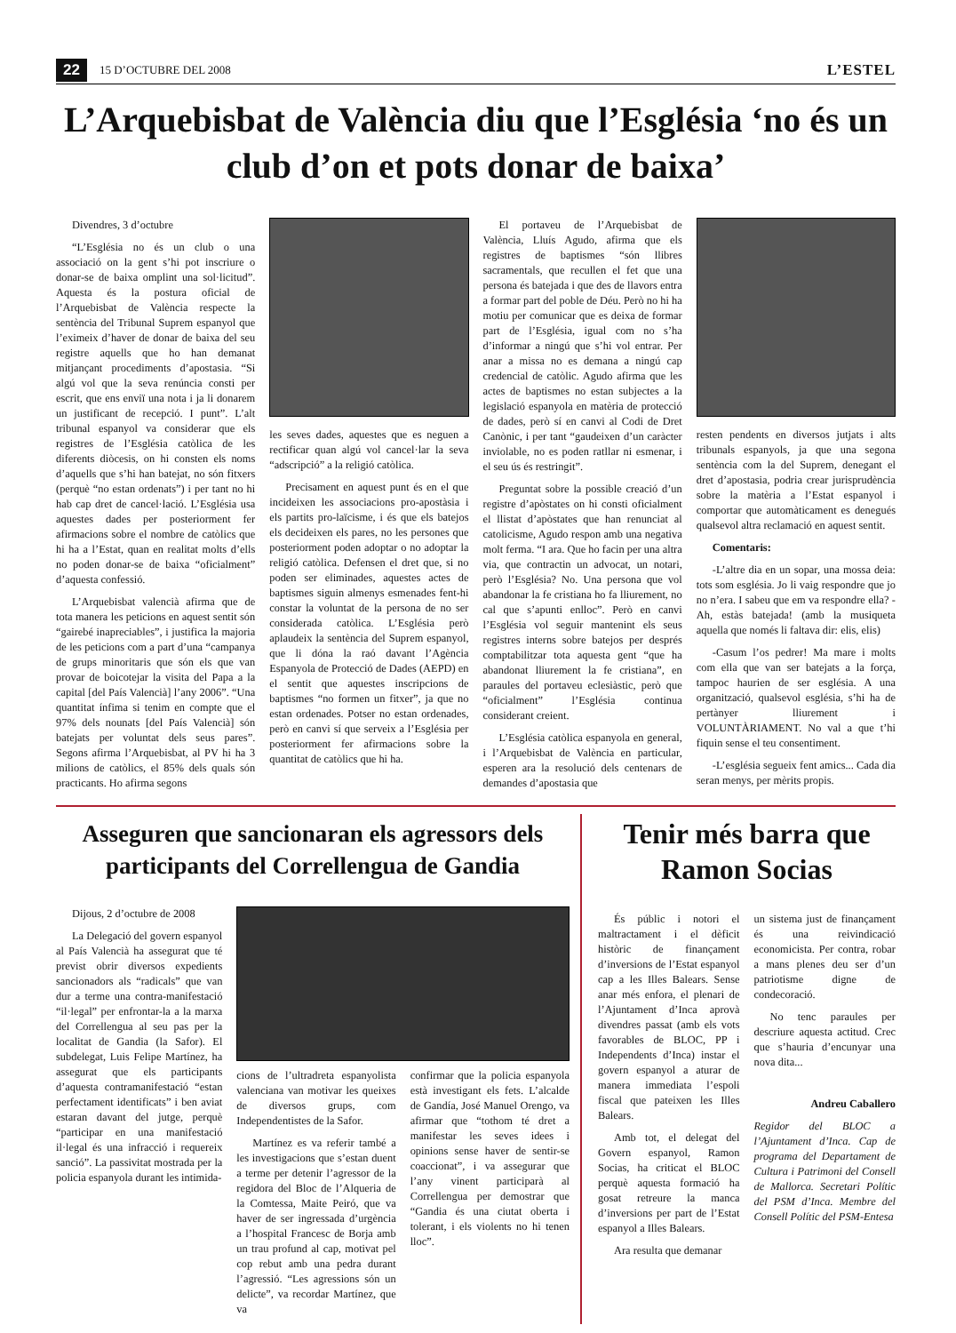22 15 D’OCTUBRE DEL 2008 L’ESTEL
L’Arquebisbat de València diu que l’Església ‘no és un club d’on et pots donar de baixa’
Divendres, 3 d’octubre
“L’Església no és un club o una associació on la gent s’hi pot inscriure o donar-se de baixa omplint una sol·licitud”. Aquesta és la postura oficial de l’Arquebisbat de València respecte la sentència del Tribunal Suprem espanyol que l’eximeix d’haver de donar de baixa del seu registre aquells que ho han demanat mitjançant procediments d’apostasia. “Si algú vol que la seva renúncia consti per escrit, que ens enviï una nota i ja li donarem un justificant de recepció. I punt”. L’alt tribunal espanyol va considerar que els registres de l’Església catòlica de les diferents diòcesis, on hi consten els noms d’aquells que s’hi han batejat, no són fitxers (perquè “no estan ordenats”) i per tant no hi hab cap dret de cancel·lació. L’Església usa aquestes dades per posteriorment fer afirmacions sobre el nombre de catòlics que hi ha a l’Estat, quan en realitat molts d’ells no poden donar-se de baixa “oficialment” d’aquesta confessió.
L’Arquebisbat valencià afirma que de tota manera les peticions en aquest sentit són “gairebé inapreciables”, i justifica la majoria de les peticions com a part d’una “campanya de grups minoritaris que són els que van provar de boicotejar la visita del Papa a la capital [del País Valencià] l’any 2006”. “Una quantitat ínfima si tenim en compte que el 97% dels nounats [del País Valencià] són batejats per voluntat dels seus pares”. Segons afirma l’Arquebisbat, al PV hi ha 3 milions de catòlics, el 85% dels quals són practicants. Ho afirma segons
les seves dades, aquestes que es neguen a rectificar quan algú vol cancel·lar la seva “adscripció” a la religió catòlica.
Precisament en aquest punt és en el que incideixen les associacions pro-apostàsia i els partits pro-laïcisme, i és que els batejos els decideixen els pares, no les persones que posteriorment poden adoptar o no adoptar la religió catòlica. Defensen el dret que, si no poden ser eliminades, aquestes actes de baptismes siguin almenys esmenades fent-hi constar la voluntat de la persona de no ser considerada catòlica. L’Església però aplaudeix la sentència del Suprem espanyol, que li dóna la raó davant l’Agència Espanyola de Protecció de Dades (AEPD) en el sentit que aquestes inscripcions de baptismes “no formen un fitxer”, ja que no estan ordenades. Potser no estan ordenades, però en canvi sí que serveix a l’Església per posteriorment fer afirmacions sobre la quantitat de catòlics que hi ha.
El portaveu de l’Arquebisbat de València, Lluís Agudo, afirma que els registres de baptismes “són llibres sacramentals, que recullen el fet que una persona és batejada i que des de llavors entra a formar part del poble de Déu. Però no hi ha motiu per comunicar que es deixa de formar part de l’Església, igual com no s’ha d’informar a ningú que s’hi vol entrar. Per anar a missa no es demana a ningú cap credencial de catòlic. Agudo afirma que les actes de baptismes no estan subjectes a la legislació espanyola en matèria de protecció de dades, però sí en canvi al Codi de Dret Canònic, i per tant “gaudeixen d’un caràcter inviolable, no es poden ratllar ni esmenar, i el seu ús és restringit”.
Preguntat sobre la possible creació d’un registre d’apòstates on hi consti oficialment el llistat d’apòstates que han renunciat al catolicisme, Agudo respon amb una negativa molt ferma. “I ara. Que ho facin per una altra via, que contractin un advocat, un notari, però l’Església? No. Una persona que vol abandonar la fe cristiana ho fa lliurement, no cal que s’apunti enlloc”. Però en canvi l’Església vol seguir mantenint els seus registres interns sobre batejos per després comptabilitzar tota aquesta gent “que ha abandonat lliurement la fe cristiana”, en paraules del portaveu eclesiàstic, però que “oficialment” l’Església continua considerant creient.
L’Església catòlica espanyola en general, i l’Arquebisbat de València en particular, esperen ara la resolució dels centenars de demandes d’apostasia que
resten pendents en diversos jutjats i alts tribunals espanyols, ja que una segona sentència com la del Suprem, denegant el dret d’apostasia, podria crear jurisprudència sobre la matèria a l’Estat espanyol i comportar que automàticament es denegués qualsevol altra reclamació en aquest sentit.
Comentaris:
-L’altre dia en un sopar, una mossa deia: tots som església. Jo li vaig respondre que jo no n’era. I sabeu que em va respondre ella? - Ah, estàs batejada! (amb la musiqueta aquella que només li faltava dir: elis, elis)
-Casum l’os pedrer! Ma mare i molts com ella que van ser batejats a la força, tampoc haurien de ser església. A una organització, qualsevol església, s’hi ha de pertànyer lliurement i VOLUNTÀRIAMENT. No val a que t’hi fiquin sense el teu consentiment.
-L’església segueix fent amics... Cada dia seran menys, per mèrits propis.
Asseguren que sancionaran els agressors dels participants del Correllengua de Gandia
Dijous, 2 d’octubre de 2008
La Delegació del govern espanyol al País Valencià ha assegurat que té previst obrir diversos expedients sancionadors als “radicals” que van dur a terme una contra-manifestació “il·legal” per enfrontar-la a la marxa del Correllengua al seu pas per la localitat de Gandia (la Safor). El subdelegat, Luis Felipe Martínez, ha assegurat que els participants d’aquesta contramanifestació “estan perfectament identificats” i ben aviat estaran davant del jutge, perquè “participar en una manifestació il·legal és una infracció i requereix sanció”. La passivitat mostrada per la policia espanyola durant les intimida-
cions de l’ultradreta espanyolista valenciana van motivar les queixes de diversos grups, com Independentistes de la Safor.
Martínez es va referir també a les investigacions que s’estan duent a terme per detenir l’agressor de la regidora del Bloc de l’Alqueria de la Comtessa, Maite Peiró, que va haver de ser ingressada d’urgència a l’hospital Francesc de Borja amb un trau profund al cap, motivat pel cop rebut amb una pedra durant l’agressió. “Les agressions són un delicte”, va recordar Martínez, que va
confirmar que la policia espanyola està investigant els fets. L’alcalde de Gandía, José Manuel Orengo, va afirmar que “tothom té dret a manifestar les seves idees i opinions sense haver de sentir-se coaccionat”, i va assegurar que l’any vinent participarà al Correllengua per demostrar que “Gandia és una ciutat oberta i tolerant, i els violents no hi tenen lloc”.
Tenir més barra que Ramon Socias
És públic i notori el maltractament i el dèficit històric de finançament d’inversions de l’Estat espanyol cap a les Illes Balears. Sense anar més enfora, el plenari de l’Ajuntament d’Inca aprovà divendres passat (amb els vots favorables de BLOC, PP i Independents d’Inca) instar el govern espanyol a aturar de manera immediata l’espoli fiscal que pateixen les Illes Balears.
Amb tot, el delegat del Govern espanyol, Ramon Socias, ha criticat el BLOC perquè aquesta formació ha gosat retreure la manca d’inversions per part de l’Estat espanyol a Illes Balears.
Ara resulta que demanar
un sistema just de finançament és una reivindicació economicista. Per contra, robar a mans plenes deu ser d’un patriotisme digne de condecoració.
No tenc paraules per descriure aquesta actitud. Crec que s’hauria d’encunyar una nova dita...
Andreu Caballero
Regidor del BLOC a l’Ajuntament d’Inca. Cap de programa del Departament de Cultura i Patrimoni del Consell de Mallorca. Secretari Polític del PSM d’Inca. Membre del Consell Polític del PSM-Entesa